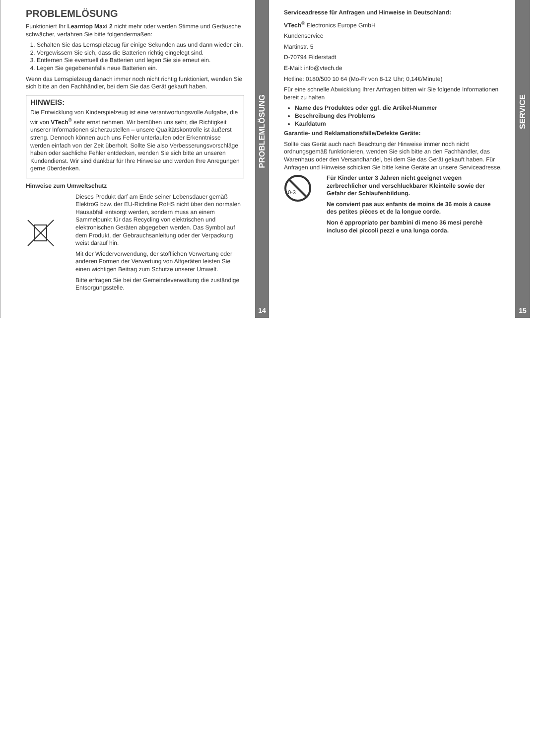PROBLEMLÖSUNG
Funktioniert Ihr Learntop Maxi 2 nicht mehr oder werden Stimme und Geräusche schwächer, verfahren Sie bitte folgendermaßen:
1. Schalten Sie das Lernspielzeug für einige Sekunden aus und dann wieder ein.
2. Vergewissern Sie sich, dass die Batterien richtig eingelegt sind.
3. Entfernen Sie eventuell die Batterien und legen Sie sie erneut ein.
4. Legen Sie gegebenenfalls neue Batterien ein.
Wenn das Lernspielzeug danach immer noch nicht richtig funktioniert, wenden Sie sich bitte an den Fachhändler, bei dem Sie das Gerät gekauft haben.
HINWEIS:
Die Entwicklung von Kinderspielzeug ist eine verantwortungsvolle Aufgabe, die wir von VTech<sup>®</sup> sehr ernst nehmen. Wir bemühen uns sehr, die Richtigkeit unserer Informationen sicherzustellen – unsere Qualitätskontrolle ist äußerst streng. Dennoch können auch uns Fehler unterlaufen oder Erkenntnisse werden einfach von der Zeit überholt. Sollte Sie also Verbesserungsvorschläge haben oder sachliche Fehler entdecken, wenden Sie sich bitte an unseren Kundendienst. Wir sind dankbar für Ihre Hinweise und werden Ihre Anregungen gerne überdenken.
Hinweise zum Umweltschutz
Dieses Produkt darf am Ende seiner Lebensdauer gemäß ElektroG bzw. der EU-Richtline RoHS nicht über den normalen Hausabfall entsorgt werden, sondern muss an einem Sammelpunkt für das Recycling von elektrischen und elektronischen Geräten abgegeben werden. Das Symbol auf dem Produkt, der Gebrauchsanleitung oder der Verpackung weist darauf hin.
Mit der Wiederverwendung, der stofflichen Verwertung oder anderen Formen der Verwertung von Altgeräten leisten Sie einen wichtigen Beitrag zum Schutze unserer Umwelt.
Bitte erfragen Sie bei der Gemeindeverwaltung die zuständige Entsorgungsstelle.
PROBLEMLÖSUNG
14
Serviceadresse für Anfragen und Hinweise in Deutschland:
VTech<sup>®</sup> Electronics Europe GmbH
Kundenservice
Martinstr. 5
D-70794 Filderstadt
E-Mail: info@vtech.de
Hotline: 0180/500 10 64 (Mo-Fr von 8-12 Uhr; 0,14€/Minute)
Für eine schnelle Abwicklung Ihrer Anfragen bitten wir Sie folgende Informationen bereit zu halten
Name des Produktes oder ggf. die Artikel-Nummer
Beschreibung des Problems
Kaufdatum
Garantie- und Reklamationsfälle/Defekte Geräte:
Sollte das Gerät auch nach Beachtung der Hinweise immer noch nicht ordnungsgemäß funktionieren, wenden Sie sich bitte an den Fachhändler, das Warenhaus oder den Versandhandel, bei dem Sie das Gerät gekauft haben. Für Anfragen und Hinweise schicken Sie bitte keine Geräte an unsere Serviceadresse.
0-3
Für Kinder unter 3 Jahren nicht geeignet wegen zerbrechlicher und verschluckbarer Kleinteile sowie der Gefahr der Schlaufenbildung.
Ne convient pas aux enfants de moins de 36 mois à cause des petites pièces et de la longue corde.
Non é appropriato per bambini di meno 36 mesi perchè incluso dei piccoli pezzi e una lunga corda.
SERVICE
15